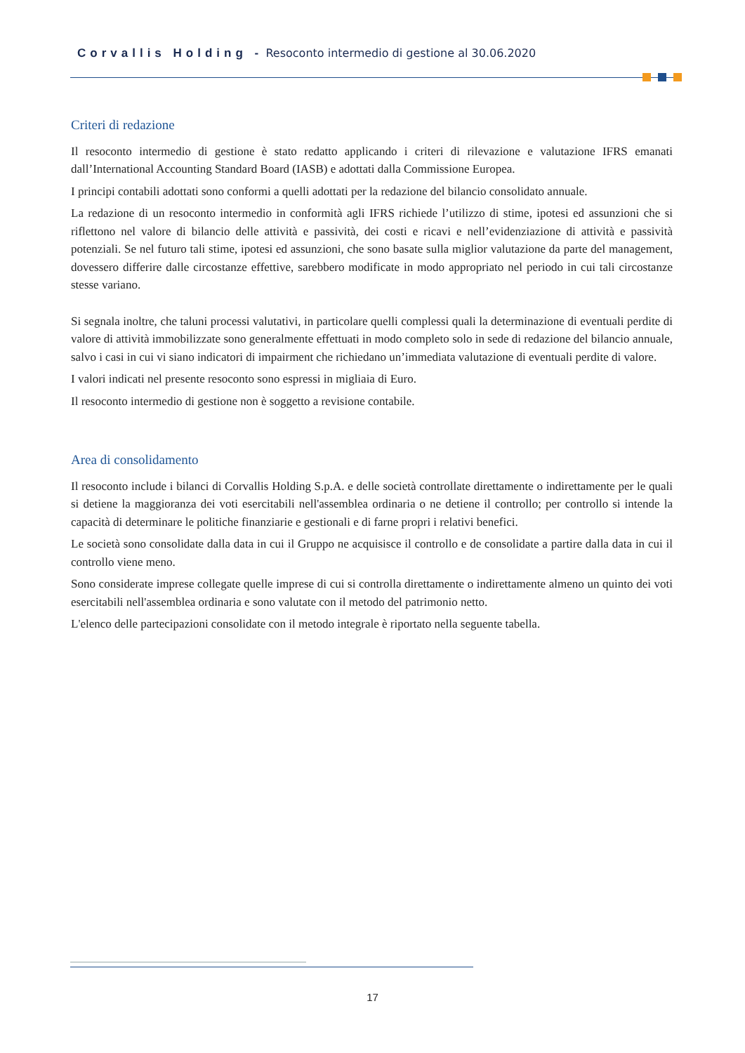Corvallis Holding - Resoconto intermedio di gestione al 30.06.2020
Criteri di redazione
Il resoconto intermedio di gestione è stato redatto applicando i criteri di rilevazione e valutazione IFRS emanati dall’International Accounting Standard Board (IASB) e adottati dalla Commissione Europea.
I principi contabili adottati sono conformi a quelli adottati per la redazione del bilancio consolidato annuale.
La redazione di un resoconto intermedio in conformità agli IFRS richiede l’utilizzo di stime, ipotesi ed assunzioni che si riflettono nel valore di bilancio delle attività e passività, dei costi e ricavi e nell’evidenziazione di attività e passività potenziali. Se nel futuro tali stime, ipotesi ed assunzioni, che sono basate sulla miglior valutazione da parte del management, dovessero differire dalle circostanze effettive, sarebbero modificate in modo appropriato nel periodo in cui tali circostanze stesse variano.
Si segnala inoltre, che taluni processi valutativi, in particolare quelli complessi quali la determinazione di eventuali perdite di valore di attività immobilizzate sono generalmente effettuati in modo completo solo in sede di redazione del bilancio annuale, salvo i casi in cui vi siano indicatori di impairment che richiedano un’immediata valutazione di eventuali perdite di valore.
I valori indicati nel presente resoconto sono espressi in migliaia di Euro.
Il resoconto intermedio di gestione non è soggetto a revisione contabile.
Area di consolidamento
Il resoconto include i bilanci di Corvallis Holding S.p.A. e delle società controllate direttamente o indirettamente per le quali si detiene la maggioranza dei voti esercitabili nell'assemblea ordinaria o ne detiene il controllo; per controllo si intende la capacità di determinare le politiche finanziarie e gestionali e di farne propri i relativi benefici.
Le società sono consolidate dalla data in cui il Gruppo ne acquisisce il controllo e de consolidate a partire dalla data in cui il controllo viene meno.
Sono considerate imprese collegate quelle imprese di cui si controlla direttamente o indirettamente almeno un quinto dei voti esercitabili nell'assemblea ordinaria e sono valutate con il metodo del patrimonio netto.
L'elenco delle partecipazioni consolidate con il metodo integrale è riportato nella seguente tabella.
17